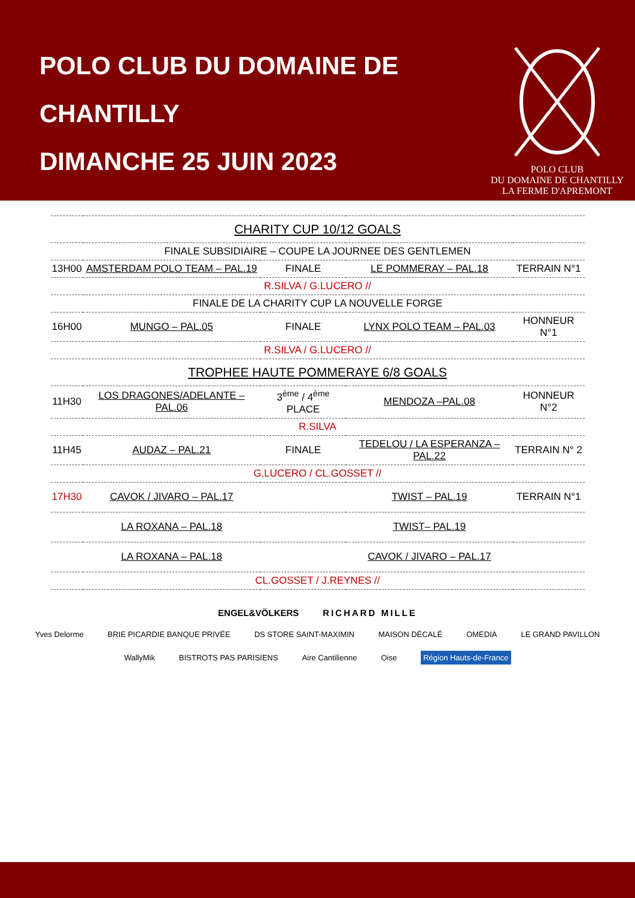POLO CLUB DU DOMAINE DE
CHANTILLY
DIMANCHE 25 JUIN 2023
POLO CLUB
DU DOMAINE DE CHANTILLY
LA FERME D'APREMONT
| CHARITY CUP 10/12 GOALS | | | | |
| FINALE SUBSIDIAIRE – COUPE LA JOURNEE DES GENTLEMEN | | | | |
| 13H00 | AMSTERDAM POLO TEAM – PAL.19 | FINALE | LE POMMERAY – PAL.18 | TERRAIN N°1 |
| R.SILVA / G.LUCERO // | | | | |
| FINALE DE LA CHARITY CUP LA NOUVELLE FORGE | | | | |
| 16H00 | MUNGO – PAL.05 | FINALE | LYNX POLO TEAM – PAL.03 | HONNEUR N°1 |
| R.SILVA / G.LUCERO // | | | | |
| TROPHEE HAUTE POMMERAYE 6/8 GOALS | | | | |
| 11H30 | LOS DRAGONES/ADELANTE – PAL.06 | 3<sup>ème</sup> / 4<sup>ème</sup> PLACE | MENDOZA –PAL.08 | HONNEUR N°2 |
| R.SILVA | | | | |
| 11H45 | AUDAZ – PAL.21 | FINALE | TEDELOU / LA ESPERANZA – PAL.22 | TERRAIN N° 2 |
| G.LUCERO / CL.GOSSET // | | | | |
| 17H30 | CAVOK / JIVARO – PAL.17 | | TWIST – PAL.19 | TERRAIN N°1 |
| | LA ROXANA – PAL.18 | | TWIST– PAL.19 | |
| | LA ROXANA – PAL.18 | | CAVOK / JIVARO – PAL.17 | |
| CL.GOSSET / J.REYNES // | | | | |
ENGEL&VÖLKERS RICHARD MILLE
Yves Delorme BRIE PICARDIE BANQUE PRIVÉE DS STORE SAINT-MAXIMIN MAISON DÉCALÉ OMEDIA LE GRAND PAVILLON
WallyMik BISTROTS PAS PARISIENS Aire Cantilienne Oise Région Hauts-de-France